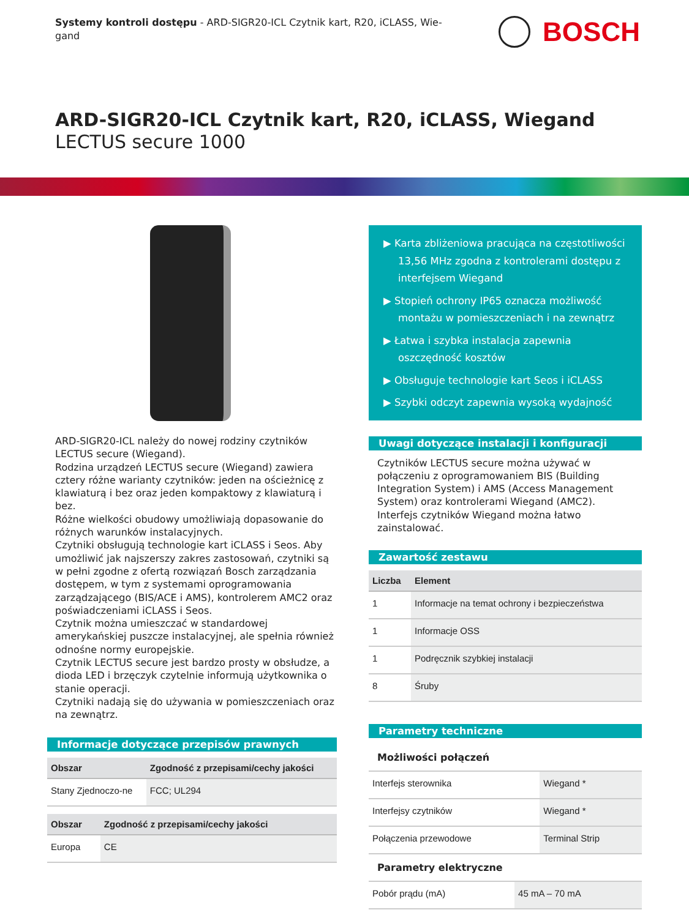Systemy kontroli dostępu - ARD-SIGR20-ICL Czytnik kart, R20, iCLASS, Wie-gand
BOSCH
ARD-SIGR20-ICL Czytnik kart, R20, iCLASS, Wiegand
LECTUS secure 1000
ARD-SIGR20-ICL należy do nowej rodziny czytników LECTUS secure (Wiegand).
Rodzina urządzeń LECTUS secure (Wiegand) zawiera cztery różne warianty czytników: jeden na ościeżnicę z klawiaturą i bez oraz jeden kompaktowy z klawiaturą i bez.
Różne wielkości obudowy umożliwiają dopasowanie do różnych warunków instalacyjnych.
Czytniki obsługują technologie kart iCLASS i Seos. Aby umożliwić jak najszerszy zakres zastosowań, czytniki są w pełni zgodne z ofertą rozwiązań Bosch zarządzania dostępem, w tym z systemami oprogramowania zarządzającego (BIS/ACE i AMS), kontrolerem AMC2 oraz poświadczeniami iCLASS i Seos.
Czytnik można umieszczać w standardowej amerykańskiej puszcze instalacyjnej, ale spełnia również odnośne normy europejskie.
Czytnik LECTUS secure jest bardzo prosty w obsłudze, a dioda LED i brzęczyk czytelnie informują użytkownika o stanie operacji.
Czytniki nadają się do używania w pomieszczeniach oraz na zewnątrz.
Informacje dotyczące przepisów prawnych
| Obszar | Zgodność z przepisami/cechy jakości |
| --- | --- |
| Stany Zjednoczo-ne | FCC; UL294 |
| Obszar | Zgodność z przepisami/cechy jakości |
| --- | --- |
| Europa | CE |
▶ Karta zbliżeniowa pracująca na częstotliwości 13,56 MHz zgodna z kontrolerami dostępu z interfejsem Wiegand
▶ Stopień ochrony IP65 oznacza możliwość montażu w pomieszczeniach i na zewnątrz
▶ Łatwa i szybka instalacja zapewnia oszczędność kosztów
▶ Obsługuje technologie kart Seos i iCLASS
▶ Szybki odczyt zapewnia wysoką wydajność
Uwagi dotyczące instalacji i konfiguracji
Czytników LECTUS secure można używać w połączeniu z oprogramowaniem BIS (Building Integration System) i AMS (Access Management System) oraz kontrolerami Wiegand (AMC2).
Interfejs czytników Wiegand można łatwo zainstalować.
Zawartość zestawu
| Liczba | Element |
| --- | --- |
| 1 | Informacje na temat ochrony i bezpieczeństwa |
| 1 | Informacje OSS |
| 1 | Podręcznik szybkiej instalacji |
| 8 | Śruby |
Parametry techniczne
Możliwości połączeń
| Interfejs sterownika | Wiegand * |
| Interfejsy czytników | Wiegand * |
| Połączenia przewodowe | Terminal Strip |
Parametry elektryczne
| Pobór prądu (mA) | 45 mA – 70 mA |